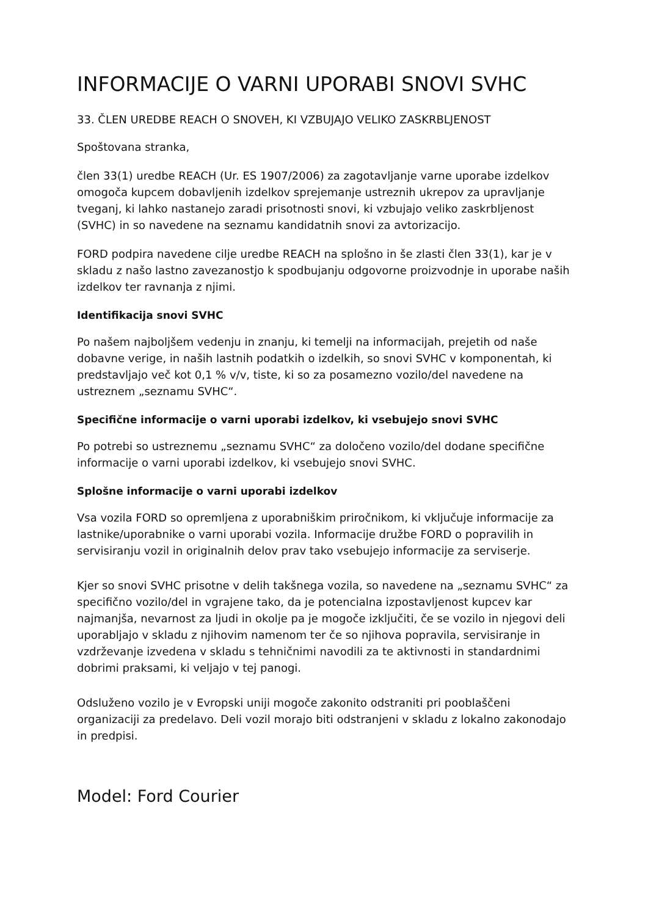INFORMACIJE O VARNI UPORABI SNOVI SVHC
33. ČLEN UREDBE REACH O SNOVEH, KI VZBUJAJO VELIKO ZASKRBLJENOST
Spoštovana stranka,
člen 33(1) uredbe REACH (Ur. ES 1907/2006) za zagotavljanje varne uporabe izdelkov omogoča kupcem dobavljenih izdelkov sprejemanje ustreznih ukrepov za upravljanje tveganj, ki lahko nastanejo zaradi prisotnosti snovi, ki vzbujajo veliko zaskrbljenost (SVHC) in so navedene na seznamu kandidatnih snovi za avtorizacijo.
FORD podpira navedene cilje uredbe REACH na splošno in še zlasti člen 33(1), kar je v skladu z našo lastno zavezanostjo k spodbujanju odgovorne proizvodnje in uporabe naših izdelkov ter ravnanja z njimi.
Identifikacija snovi SVHC
Po našem najboljšem vedenju in znanju, ki temelji na informacijah, prejetih od naše dobavne verige, in naših lastnih podatkih o izdelkih, so snovi SVHC v komponentah, ki predstavljajo več kot 0,1 % v/v, tiste, ki so za posamezno vozilo/del navedene na ustreznem „seznamu SVHC“.
Specifične informacije o varni uporabi izdelkov, ki vsebujejo snovi SVHC
Po potrebi so ustreznemu „seznamu SVHC“ za določeno vozilo/del dodane specifične informacije o varni uporabi izdelkov, ki vsebujejo snovi SVHC.
Splošne informacije o varni uporabi izdelkov
Vsa vozila FORD so opremljena z uporabniškim priročnikom, ki vključuje informacije za lastnike/uporabnike o varni uporabi vozila. Informacije družbe FORD o popravilih in servisiranju vozil in originalnih delov prav tako vsebujejo informacije za serviserje.
Kjer so snovi SVHC prisotne v delih takšnega vozila, so navedene na „seznamu SVHC“ za specifično vozilo/del in vgrajene tako, da je potencialna izpostavljenost kupcev kar najmanjša, nevarnost za ljudi in okolje pa je mogoče izključiti, če se vozilo in njegovi deli uporabljajo v skladu z njihovim namenom ter če so njihova popravila, servisiranje in vzdrževanje izvedena v skladu s tehničnimi navodili za te aktivnosti in standardnimi dobrimi praksami, ki veljajo v tej panogi.
Odsluženo vozilo je v Evropski uniji mogoče zakonito odstraniti pri pooblaščeni organizaciji za predelavo. Deli vozil morajo biti odstranjeni v skladu z lokalno zakonodajo in predpisi.
Model: Ford Courier